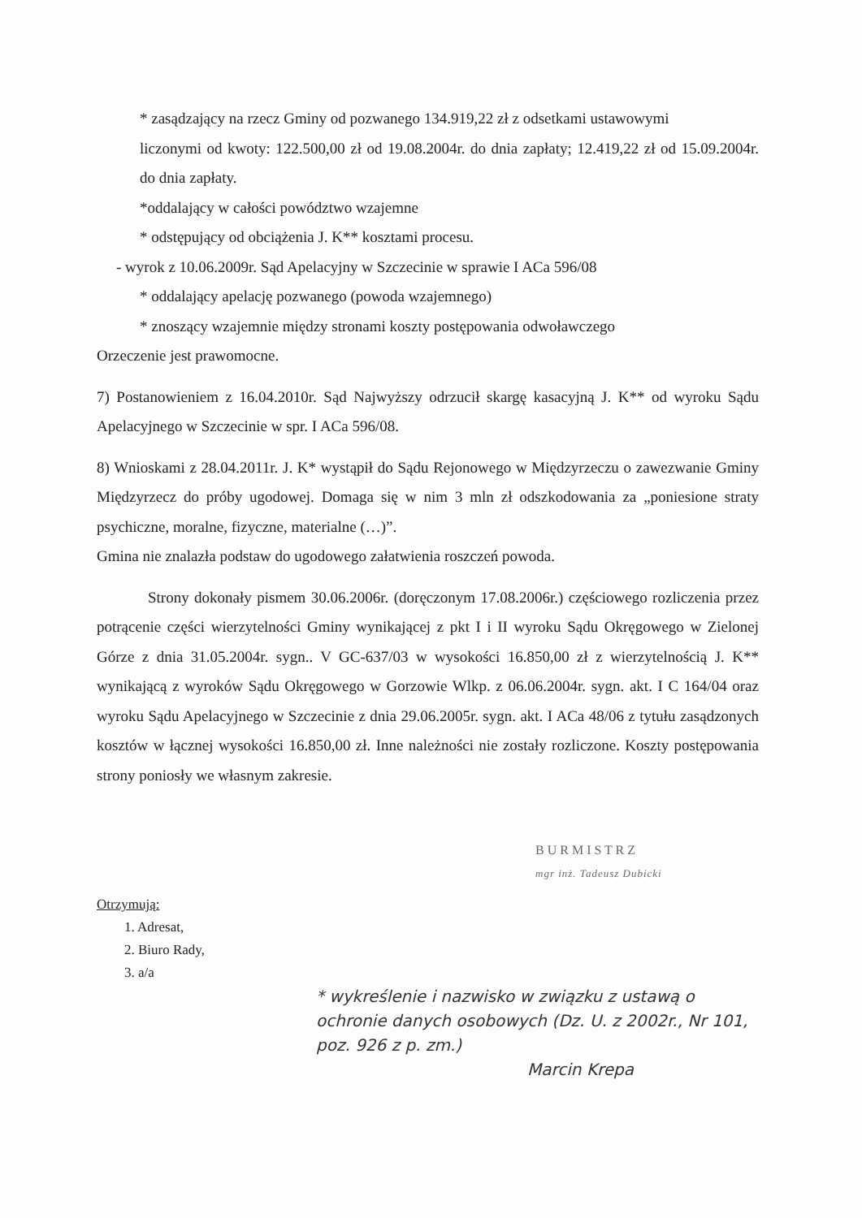* zasądzający na rzecz Gminy od pozwanego 134.919,22 zł z odsetkami ustawowymi
liczonymi od kwoty: 122.500,00 zł od 19.08.2004r. do dnia zapłaty; 12.419,22 zł od 15.09.2004r. do dnia zapłaty.
*oddalający w całości powództwo wzajemne
* odstępujący od obciążenia J. K** kosztami procesu.
- wyrok z 10.06.2009r. Sąd Apelacyjny w Szczecinie w sprawie I ACa 596/08
* oddalający apelację pozwanego (powoda wzajemnego)
* znoszący wzajemnie między stronami koszty postępowania odwoławczego
Orzeczenie jest prawomocne.
7) Postanowieniem z 16.04.2010r. Sąd Najwyższy odrzucił skargę kasacyjną J. K** od wyroku Sądu Apelacyjnego w Szczecinie w spr. I ACa 596/08.
8) Wnioskami z 28.04.2011r. J. K* wystąpił do Sądu Rejonowego w Międzyrzeczu o zawezwanie Gminy Międzyrzecz do próby ugodowej. Domaga się w nim 3 mln zł odszkodowania za „poniesione straty psychiczne, moralne, fizyczne, materialne (…)”.
Gmina nie znalazła podstaw do ugodowego załatwienia roszczeń powoda.
Strony dokonały pismem 30.06.2006r. (doręczonym 17.08.2006r.) częściowego rozliczenia przez potrącenie części wierzytelności Gminy wynikającej z pkt I i II wyroku Sądu Okręgowego w Zielonej Górze z dnia 31.05.2004r. sygn.. V GC-637/03 w wysokości 16.850,00 zł z wierzytelnością J. K** wynikającą z wyroków Sądu Okręgowego w Gorzowie Wlkp. z 06.06.2004r. sygn. akt. I C 164/04 oraz wyroku Sądu Apelacyjnego w Szczecinie z dnia 29.06.2005r. sygn. akt. I ACa 48/06 z tytułu zasądzonych kosztów w łącznej wysokości 16.850,00 zł. Inne należności nie zostały rozliczone. Koszty postępowania strony poniosły we własnym zakresie.
B U R M I S T R Z
mgr inż. Tadeusz Dubicki
Otrzymują:
1. Adresat,
2. Biuro Rady,
3. a/a
* wykreślenie i nazwisko w związku z ustawą o ochronie danych osobowych (Dz. U. z 2002r., Nr 101, poz. 926 z p. zm.)
Marcin Krepa